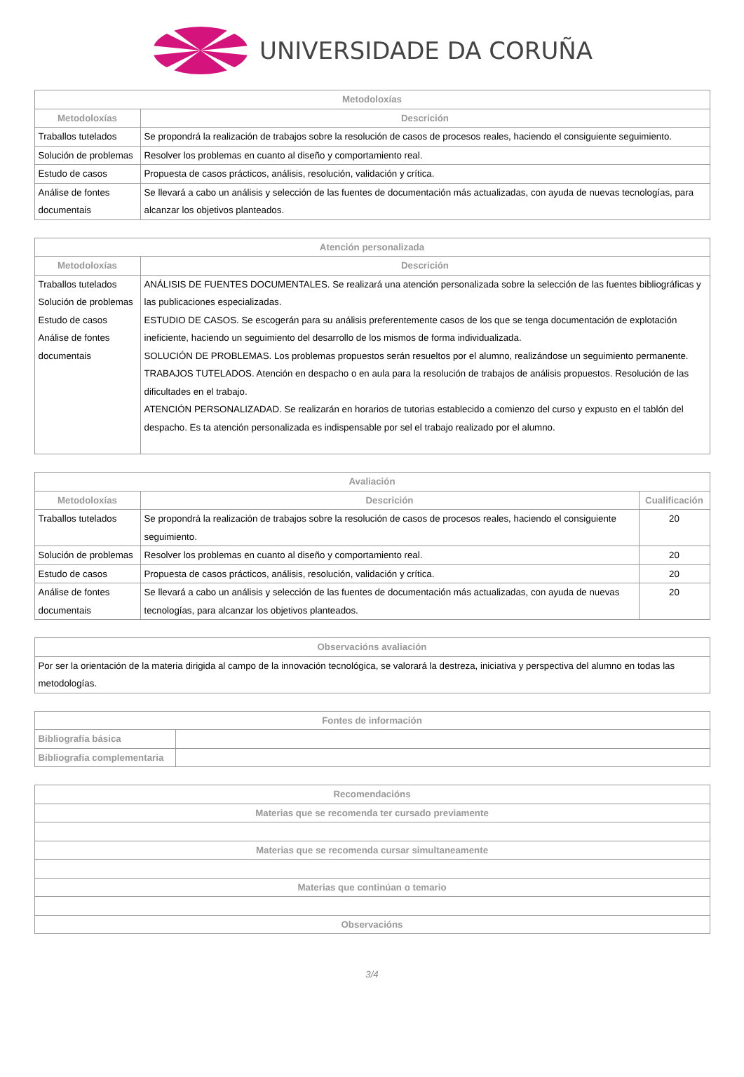UNIVERSIDADE DA CORUÑA
| Metodoloxías | |
| --- | --- |
| Metodoloxías | Descrición |
| Traballos tutelados | Se propondrá la realización de trabajos sobre la resolución de casos de procesos reales, haciendo el consiguiente seguimiento. |
| Solución de problemas | Resolver los problemas en cuanto al diseño y comportamiento real. |
| Estudo de casos | Propuesta de casos prácticos, análisis, resolución, validación y crítica. |
| Análise de fontes documentais | Se llevará a cabo un análisis y selección de las fuentes de documentación más actualizadas, con ayuda de nuevas tecnologías, para alcanzar los objetivos planteados. |
| Atención personalizada | |
| --- | --- |
| Metodoloxías | Descrición |
| Traballos tutelados Solución de problemas Estudo de casos Análise de fontes documentais | ANÁLISIS DE FUENTES DOCUMENTALES. Se realizará una atención personalizada sobre la selección de las fuentes bibliográficas y las publicaciones especializadas. ESTUDIO DE CASOS. Se escogerán para su análisis preferentemente casos de los que se tenga documentación de explotación ineficiente, haciendo un seguimiento del desarrollo de los mismos de forma individualizada. SOLUCIÓN DE PROBLEMAS. Los problemas propuestos serán resueltos por el alumno, realizándose un seguimiento permanente. TRABAJOS TUTELADOS. Atención en despacho o en aula para la resolución de trabajos de análisis propuestos. Resolución de las dificultades en el trabajo. ATENCIÓN PERSONALIZADAD. Se realizarán en horarios de tutorias establecido a comienzo del curso y expusto en el tablón del despacho. Es ta atención personalizada es indispensable por sel el trabajo realizado por el alumno. |
| Avaliación | | |
| --- | --- | --- |
| Metodoloxías | Descrición | Cualificación |
| Traballos tutelados | Se propondrá la realización de trabajos sobre la resolución de casos de procesos reales, haciendo el consiguiente seguimiento. | 20 |
| Solución de problemas | Resolver los problemas en cuanto al diseño y comportamiento real. | 20 |
| Estudo de casos | Propuesta de casos prácticos, análisis, resolución, validación y crítica. | 20 |
| Análise de fontes documentais | Se llevará a cabo un análisis y selección de las fuentes de documentación más actualizadas, con ayuda de nuevas tecnologías, para alcanzar los objetivos planteados. | 20 |
| Observacións avaliación |
| --- |
| Por ser la orientación de la materia dirigida al campo de la innovación tecnológica, se valorará la destreza, iniciativa y perspectiva del alumno en todas las metodologías. |
| Fontes de información | |
| --- | --- |
| Bibliografía básica | |
| Bibliografía complementaria | |
| Recomendacións |
| --- |
| Materias que se recomenda ter cursado previamente |
| Materias que se recomenda cursar simultaneamente |
| Materias que continúan o temario |
| Observacións |
3/4